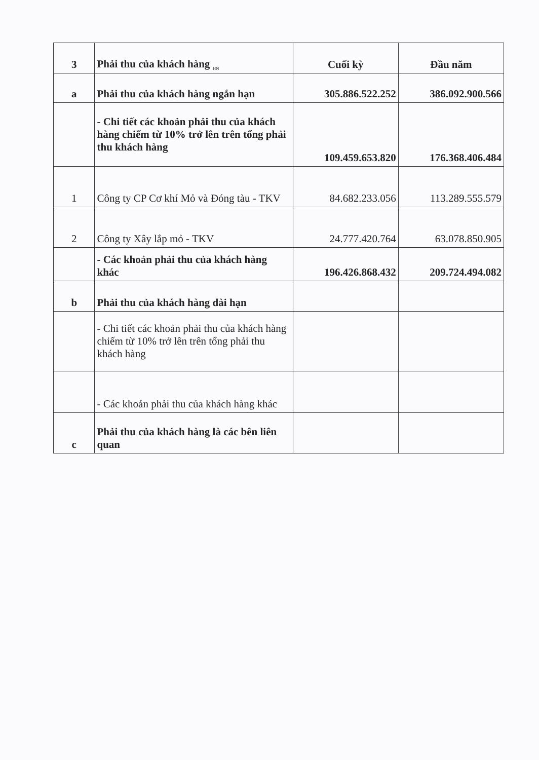| 3 | Phải thu của khách hàng <sub>HN</sub> | Cuối kỳ | Đầu năm |
| a | Phải thu của khách hàng ngắn hạn | 305.886.522.252 | 386.092.900.566 |
| | - Chi tiết các khoản phải thu của khách hàng chiếm từ 10% trở lên trên tổng phải thu khách hàng | 109.459.653.820 | 176.368.406.484 |
| 1 | Công ty CP Cơ khí Mỏ và Đóng tàu - TKV | 84.682.233.056 | 113.289.555.579 |
| 2 | Công ty Xây lắp mỏ - TKV | 24.777.420.764 | 63.078.850.905 |
| | - Các khoản phải thu của khách hàng khác | 196.426.868.432 | 209.724.494.082 |
| b | Phải thu của khách hàng dài hạn | | |
| | - Chi tiết các khoản phải thu của khách hàng chiếm từ 10% trở lên trên tổng phải thu khách hàng | | |
| | - Các khoản phải thu của khách hàng khác | | |
| c | Phải thu của khách hàng là các bên liên quan | | |